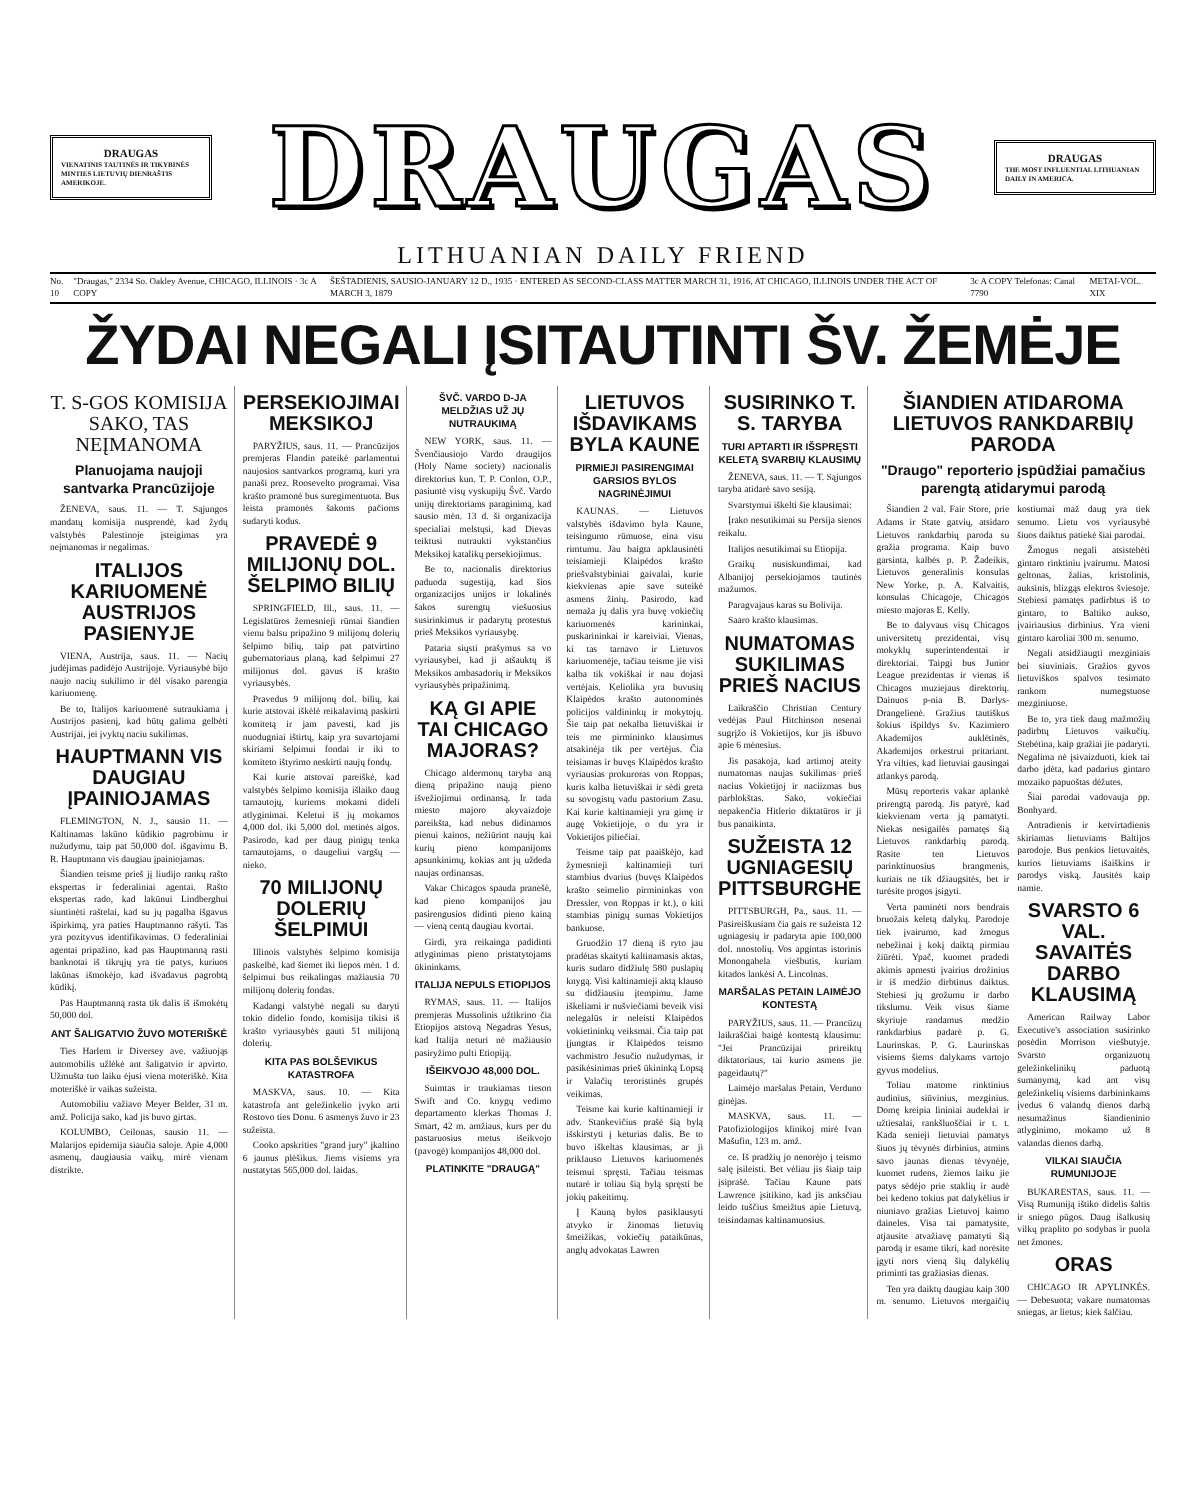DRAUGAS
VIENATINIS TAUTINĖS IR TIKYBINĖS MINTIES LIETUVIŲ DIENRAŠTIS AMERIKOJE.
DRAUGAS
DRAUGAS
THE MOST INFLUENTIAL LITHUANIAN DAILY IN AMERICA.
LITHUANIAN DAILY FRIEND
No. 10 "Draugas," 2334 So. Oakley Avenue, CHICAGO, ILLINOIS · 3c A COPY ŠEŠTADIENIS, SAUSIO-JANUARY 12 D., 1935 · ENTERED AS SECOND-CLASS MATTER MARCH 31, 1916, AT CHICAGO, ILLINOIS UNDER THE ACT OF MARCH 3, 1879 3c A COPY Telefonas: Canal 7790 METAI-VOL. XIX
ŽYDAI NEGALI ĮSITAUTINTI ŠV. ŽEMĖJE
T. S-GOS KOMISIJA SAKO, TAS NEĮMANOMA
Planuojama naujoji santvarka Prancūzijoje
ŽENEVA, saus. 11. — T. Sąjungos mandatų komisija nusprendė, kad žydų valstybės Palestinoje įsteigimas yra neįmanomas ir negalimas.
ITALIJOS KARIUOMENĖ AUSTRIJOS PASIENYJE
VIENA, Austrija, saus. 11. — Nacių judėjimas padidėjo Austrijoje. Vyriausybė bijo naujo nacių sukilimo ir dėl visako parengia kariuomenę.
Be to, Italijos kariuomenė sutraukiama į Austrijos pasienį, kad būtų galima gelbėti Austrijai, jei įvyktų naciu sukilimas.
HAUPTMANN VIS DAUGIAU ĮPAINIOJAMAS
FLEMINGTON, N. J., sausio 11. — Kaltinamas lakūno kūdikio pagrobimu ir nužudymu, taip pat 50,000 dol. išgavimu B. R. Hauptmann vis daugiau įpainiojamas.
Šiandien teisme prieš jį liudijo rankų rašto ekspertas ir federaliniai agentai. Rašto ekspertas rado, kad lakūnui Lindberghui siuntinėti raštelai, kad su jų pagalba išgavus išpirkimą, yra paties Hauptmanno rašyti. Tas yra pozityvus identifikavimas. O federaliniai agentai pripažino, kad pas Hauptmanną rasti banknotai iš tikrųjų yra tie patys, kuriuos lakūnas išmokėjo, kad išvadavus pagrobtą kūdikį.
Pas Hauptmanną rasta tik dalis iš išmokėtų 50,000 dol.
ANT ŠALIGATVIO ŽUVO MOTERIŠKĖ
Ties Harlem ir Diversey ave. važiuojąs automobilis užlėkė ant šaligatvio ir apvirto. Užmušta tuo laiku ėjusi viena moteriškė. Kita moteriškė ir vaikas sužeista.
Automobiliu važiavo Meyer Belder, 31 m. amž. Policija sako, kad jis buvo girtas.
KOLUMBO, Ceilonas, sausio 11. — Malarijos epidemija siaučia saloje. Apie 4,000 asmenų, daugiausia vaikų, mirė vienam distrikte.
PERSEKIOJIMAI MEKSIKOJ
PARYŽIUS, saus. 11. — Prancūzijos premjeras Flandin pateikė parlamentui naujosios santvarkos programą, kuri yra panaši prez. Roosevelto programai. Visa krašto pramonė bus suregimentuota. Bus leista pramonės šakoms pačioms sudaryti kodus.
PRAVEDĖ 9 MILIJONŲ DOL. ŠELPIMO BILIŲ
SPRINGFIELD, Ill., saus. 11. — Legislatūros žemesnieji rūmai šiandien vienu balsu pripažino 9 milijonų dolerių šelpimo bilių, taip pat patvirtino gubernatoriaus planą, kad šelpimui 27 milijonus dol. gavus iš krašto vyriausybės.
Pravedus 9 milijonų dol. bilių, kai kurie atstovai iškėlė reikalavimą paskirti komitetą ir jam pavesti, kad jis nuodugniai ištirtų, kaip yra suvartojami skiriami šelpimui fondai ir iki to komiteto ištyrimo neskirti naujų fondų.
Kai kurie atstovai pareiškė, kad valstybės šelpimo komisija išlaiko daug tarnautojų, kuriems mokami dideli atlyginimai. Keletui iš jų mokamos 4,000 dol. iki 5,000 dol. metinės algos. Pasirodo, kad per daug pinigų tenka tarnautojams, o daugeliui vargšų — nieko.
70 MILIJONŲ DOLERIŲ ŠELPIMUI
Illinois valstybės šelpimo komisija paskelbė, kad šiemet iki liepos mėn. 1 d. šelpimui bus reikalingas mažiausia 70 milijonų dolerių fondas.
Kadangi valstybė negali su daryti tokio didelio fondo, komisija tikisi iš krašto vyriausybės gauti 51 milijoną dolerių.
KITA PAS BOLŠEVIKUS KATASTROFA
MASKVA, saus. 10. — Kita katastrofa ant geležinkelio įvyko arti Rostovo ties Donu. 6 asmenys žuvo ir 23 sužeista.
Cooko apskrities "grand jury" įkaltino 6 jaunus plėšikus. Jiems visiems yra nustatytas 565,000 dol. laidas.
ŠVČ. VARDO D-JA MELDŽIAS UŽ JŲ NUTRAUKIMĄ
NEW YORK, saus. 11. — Švenčiausiojo Vardo draugijos (Holy Name society) nacionalis direktorius kun. T. P. Conlon, O.P., pasiuntė visų vyskupijų Švč. Vardo unijų direktoriams paraginimą, kad sausio mėn. 13 d. ši organizacija specialiai melstųsi, kad Dievas teiktusi nutraukti vykstančius Meksikoj katalikų persekiojimus.
Be to, nacionalis direktorius paduoda sugestiją, kad šios organizacijos unijos ir lokalinės šakos surengtų viešuosius susirinkimus ir padarytų protestus prieš Meksikos vyriausybę.
Pataria siųsti prašymus sa vo vyriausybei, kad ji atšauktų iš Meksikos ambasadorių ir Meksikos vyriausybės pripažinimą.
KĄ GI APIE TAI CHICAGO MAJORAS?
Chicago aldermonų taryba aną dieną pripažino naują pieno išvežiojimui ordinansą. Ir tada miesto majoro akyvaizdoje pareikšta, kad nebus didinamos pienui kainos, nežiūrint naujų kai kurių pieno kompanijoms apsunkinimų, kokias ant jų uždeda naujas ordinansas.
Vakar Chicagos spauda pranešė, kad pieno kompanijos jau pasirengusios didinti pieno kainą — vieną centą daugiau kvortai.
Girdi, yra reikainga padidinti atlyginimas pieno pristatytojams ūkininkams.
ITALIJA NEPULS ETIOPIJOS
RYMAS, saus. 11. — Italijos premjeras Mussolinis užtikrino čia Etiopijos atstovą Negadras Yesus, kad Italija neturi nė mažiausio pasiryžimo pulti Etiopiją.
IŠEIKVOJO 48,000 DOL.
Suimtas ir traukiamas tieson Swift and Co. knygų vedimo departamento klerkas Thomas J. Smart, 42 m. amžiaus, kurs per du pastaruosius metus išeikvojo (pavogė) kompanijos 48,000 dol.
PLATINKITE "DRAUGĄ"
LIETUVOS IŠDAVIKAMS BYLA KAUNE
PIRMIEJI PASIRENGIMAI GARSIOS BYLOS NAGRINĖJIMUI
KAUNAS. — Lietuvos valstybės išdavimo byla Kaune, teisingumo rūmuose, eina visu rimtumu. Jau baigta apklausinėti teisiamieji Klaipėdos krašto priešvalstybiniai gaivalai, kurie kiekvienas apie save suteikė asmens žinių. Pasirodo, kad nemaža jų dalis yra buvę vokiečių kariuomenės karininkai, puskarininkai ir kareiviai. Vienas, ki tas tarnavo ir Lietuvos kariuomenėje, tačiau teisme jie visi kalba tik vokiškai ir nau dojasi vertėjais. Keliolika yra buvusių Klaipėdos krašto autonominės policijos valdininkų ir mokytojų. Šie taip pat nekalba lietuviškai ir teis me pirmininko klausimus atsakinėja tik per vertėjus. Čia teisiamas ir buvęs Klaipėdos krašto vyriausias prokuroras von Roppas, kuris kalba lietuviškai ir sėdi greta su sovogistų vadu pastorium Zasu. Kai kurie kaltinamieji yra gimę ir augę Vokietijoje, o du yra ir Vokietijos piliečiai.
Teisme taip pat paaiškėjo, kad žymesnieji kaltinamieji turi stambius dvarius (buvęs Klaipėdos krašto seimelio pirmininkas von Dressler, von Roppas ir kt.), o kiti stambias pinigų sumas Vokietijos bankuose.
Gruodžio 17 dieną iš ryto jau pradėtas skaityti kaltinamasis aktas, kuris sudaro didžiulę 580 puslapių knygą. Visi kaltinamieji aktą klauso su didžiausiu įtempimu. Jame iškeliami ir nušviečiami beveik visi nelegalūs ir neleisti Klaipėdos vokietininkų veiksmai. Čia taip pat įjungtas ir Klaipėdos teismo vachmistro Jesučio nužudymas, ir pasikėsinimas prieš ūkininką Lopsą ir Valačių teroristinės grupės veikimas.
Teisme kai kurie kaltinamieji ir adv. Stankevičius prašė šią bylą išskirstyti į keturias dalis. Be to buvo iškeltas klausimas, ar ji priklauso Lietuvos kariuomenės teismui spręsti. Tačiau teismas nutarė ir toliau šią bylą spręsti be jokių pakeitimų.
Į Kauną bylos pasiklausyti atvyko ir žinomas lietuvių šmeižikas, vokiečių pataikūnas, anglų advokatas Lawren
SUSIRINKO T. S. TARYBA
TURI APTARTI IR IŠSPRĘSTI KELETĄ SVARBIŲ KLAUSIMŲ
ŽENEVA, saus. 11. — T. Sąjungos taryba atidarė savo sesiją.
Svarstymui iškelti šie klausimai:
Įrako nesutikimai su Persija sienos reikalu.
Italijos nesutikimai su Etiopija.
Graikų nusiskundimai, kad Albanijoj persekiojamos tautinės mažumos.
Paragvajaus karas su Bolivija.
Saaro krašto klausimas.
NUMATOMAS SUKILIMAS PRIEŠ NACIUS
Laikraščio Christian Century vedėjas Paul Hitchinson nesenai sugrįžo iš Vokietijos, kur jis išbuvo apie 6 mėnesius.
Jis pasakoja, kad artimoj ateity numatomas naujas sukilimas prieš nacius Vokietijoj ir naciizmas bus parblokštas. Sako, vokiečiai nepakenčia Hitlerio diktatūros ir ji bus panaikinta.
SUŽEISTA 12 UGNIAGESIŲ PITTSBURGHE
PITTSBURGH, Pa., saus. 11. — Pasireiškusiam čia gais re sužeista 12 ugniagesių ir padaryta apie 100,000 dol. nnostolių. Vos apgintas istorinis Monongahela viešbutis, kuriam kitados lankėsi A. Lincolnas.
MARŠALAS PETAIN LAIMĖJO KONTESTĄ
PARYŽIUS, saus. 11. — Prancūzų laikraščiai baigė kontestą klausimu: "Jei Prancūzijai prireiktų diktatoriaus, tai kurio asmens jie pageidautų?"
Laimėjo maršalas Petain, Verduno ginėjas.
MASKVA, saus. 11. — Patofiziologijos klinikoj mirė Ivan Mašufin, 123 m. amž.
ce. Iš pradžių jo nenorėjo į teismo salę įsileisti. Bet vėliau jis šiaip taip įsiprašė. Tačiau Kaune pats Lawrence įsitikino, kad jis anksčiau leido tuščius šmeižtus apie Lietuvą, teisindamas kaltinamuosius.
ŠIANDIEN ATIDAROMA LIETUVOS RANKDARBIŲ PARODA
"Draugo" reporterio įspūdžiai pamačius parengtą atidarymui parodą
Šiandien 2 val. Fair Store, prie Adams ir State gatvių, atsidaro Lietuvos rankdarbių paroda su gražia programa. Kaip buvo garsinta, kalbės p. P. Žadeikis, Lietuvos generalinis konsulas New Yorke, p. A. Kalvaitis, konsulas Chicagoje, Chicagos miesto majoras E. Kelly.
Be to dalyvaus visų Chicagos universitetų prezidentai, visų mokyklų superintendentai ir direktoriai. Taipgi bus Junior League prezidentas ir vienas iš Chicagos muziejaus direktorių. Dainuos p-nia B. Darlys-Drangelienė. Gražius tautiškus šokius išpildys šv. Kazimiero Akademijos auklėtinės, Akademijos orkestrui pritariant. Yra vilties, kad lietuviai gausingai atlankys parodą.
Mūsų reporteris vakar aplankė prirengtą parodą. Jis patyrė, kad kiekvienam verta ją pamatyti. Niekas nesigailės pamatęs šią Lietuvos rankdarbių parodą. Rasite ten Lietuvos parinktinuosius brangmenis, kuriais ne tik džiaugsitės, bet ir turėsite progos įsigyti.
Verta paminėti nors bendrais bruožais keletą dalykų. Parodoje tiek įvairumo, kad žmogus nebežinai į kokį daiktą pirmiau žiūrėti. Ypač, kuomet pradedi akimis apmesti įvairius drožinius ir iš medžio dirbtinus daiktus. Stebiesi jų grožumu ir darbo tikslumu. Veik visus šiame skyriuje randamus medžio rankdarbius padarė p. G. Laurinskas. P. G. Laurinskas visiems šiems dalykams vartojo gyvus modelius.
Toliau matome rinktinius audinius, siūvinius, mezginius. Domę kreipia lininiai audekłai ir užtiesalai, rankšluoščiai ir t. t. Kada seniejі lietuviai pamatys šiuos jų tėvynės dirbinius, atmins savo jaunas dienas tėvynėje, kuomet rudens, žiemos laiku jie patys sėdėjo prie staklių ir audė bei kedeno tokius pat dalykėlius ir niuniavo gražias Lietuvoj kaimo daineles. Visa tai pamatysite, atjausite atvažiavę pamatyti šią parodą ir esame tikri, kad norėsite įgyti nors vieną šių dalykėlių priminti tas gražiasias dienas.
Ten yra daiktų daugiau kaip 300 m. senumo. Lietuvos mergaičių kostiumai maž daug yra tiek senumo. Lietu vos vyriausybė šiuos daiktus patiekė šiai parodai.
Žmogus negali atsistebėti gintaro rinktiniu įvairumu. Matosi geltonas, žalias, kristolinis, auksinis, blizgąs elektros šviesoje. Stebiesi pamatęs padirbtus iš to gintaro, to Baltiko aukso, įvairiausius dirbinius. Yra vieni gintaro karoliai 300 m. senumo.
Negali atsidžiaugti mezginiais bei siuviniais. Gražios gyvos lietuviškos spalvos tesimato rankom numegstuose mezginiuose.
Be to, yra tiek daug mažmožių padirbtų Lietuvos vaikučių. Stebėtina, kaip gražiai jie padaryti. Negalima nė įsivaizduoti, kiek tai darbo įdėta, kad padarius gintaro mozaiko papuoštas dėžutes.
Šiai parodai vadovauja pp. Bonhyard.
Antradienis ir ketvirtadienis skiriamas lietuviams Baltijos parodoje. Bus penkios lietuvaitės, kurios lietuviams išaiškins ir parodys viską. Jausitės kaip namie.
SVARSTO 6 VAL. SAVAITĖS DARBO KLAUSIMĄ
American Railway Labor Executive's association susirinko posėdin Morrison viešbutyje. Svarsto organizuotų geležinkelinikų paduotą sumanymą, kad ant visų geležinkelių visiems darbininkams įvedus 6 valandų dienos darbą nesumažinus šiandieninio atlyginimo, mokamo už 8 valandas dienos darbą.
VILKAI SIAUČIA RUMUNIJOJE
BUKARESTAS, saus. 11. — Visą Rumuniją ištiko didelis šaltis ir sniego pūgos. Daug išalkusių vilkų praplito po sodybas ir puola net žmones.
ORAS
CHICAGO IR APYLINKĖS. — Debesuota; vakare numatomas sniegas, ar lietus; kiek šalčiau.